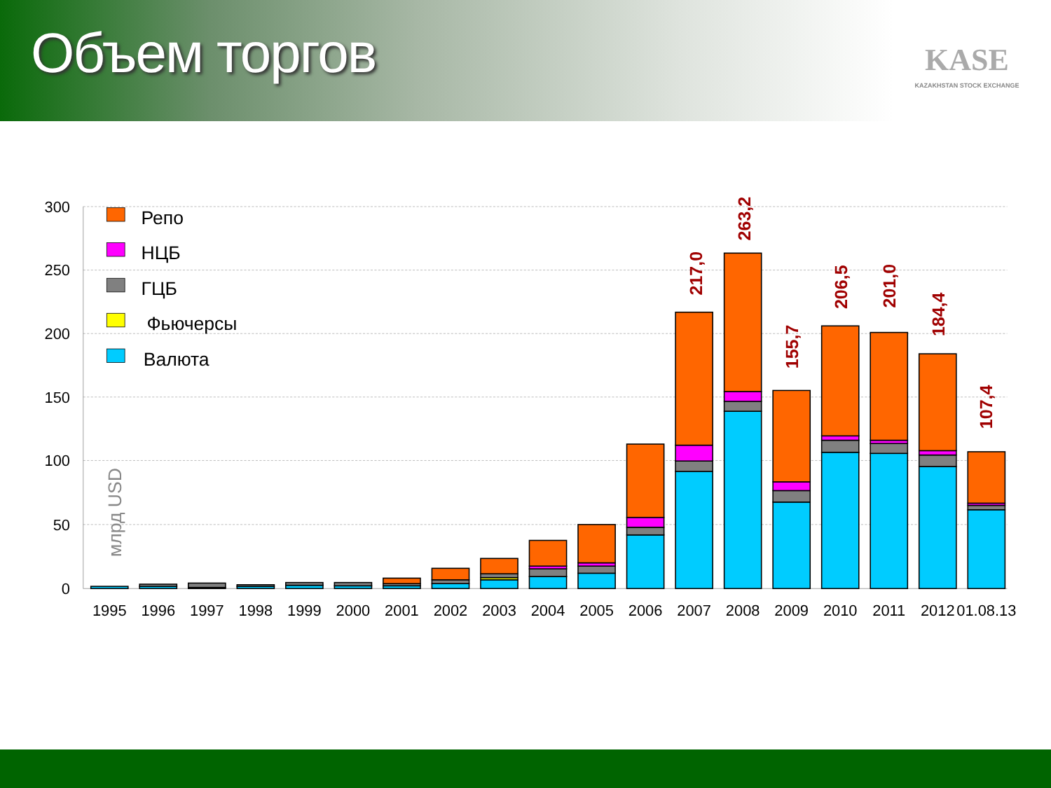Объем торгов
KASE
KAZAKHSTAN STOCK EXCHANGE
300
250
200
150
100
50
0
млрд USD
Репо
НЦБ
ГЦБ
Фьючерсы
Валюта
1995
1996
1997
1998
1999
2000
2001
2002
2003
2004
2005
2006
2007
2008
2009
2010
2011
2012
01.08.13
217,0
263,2
155,7
206,5
201,0
184,4
107,4